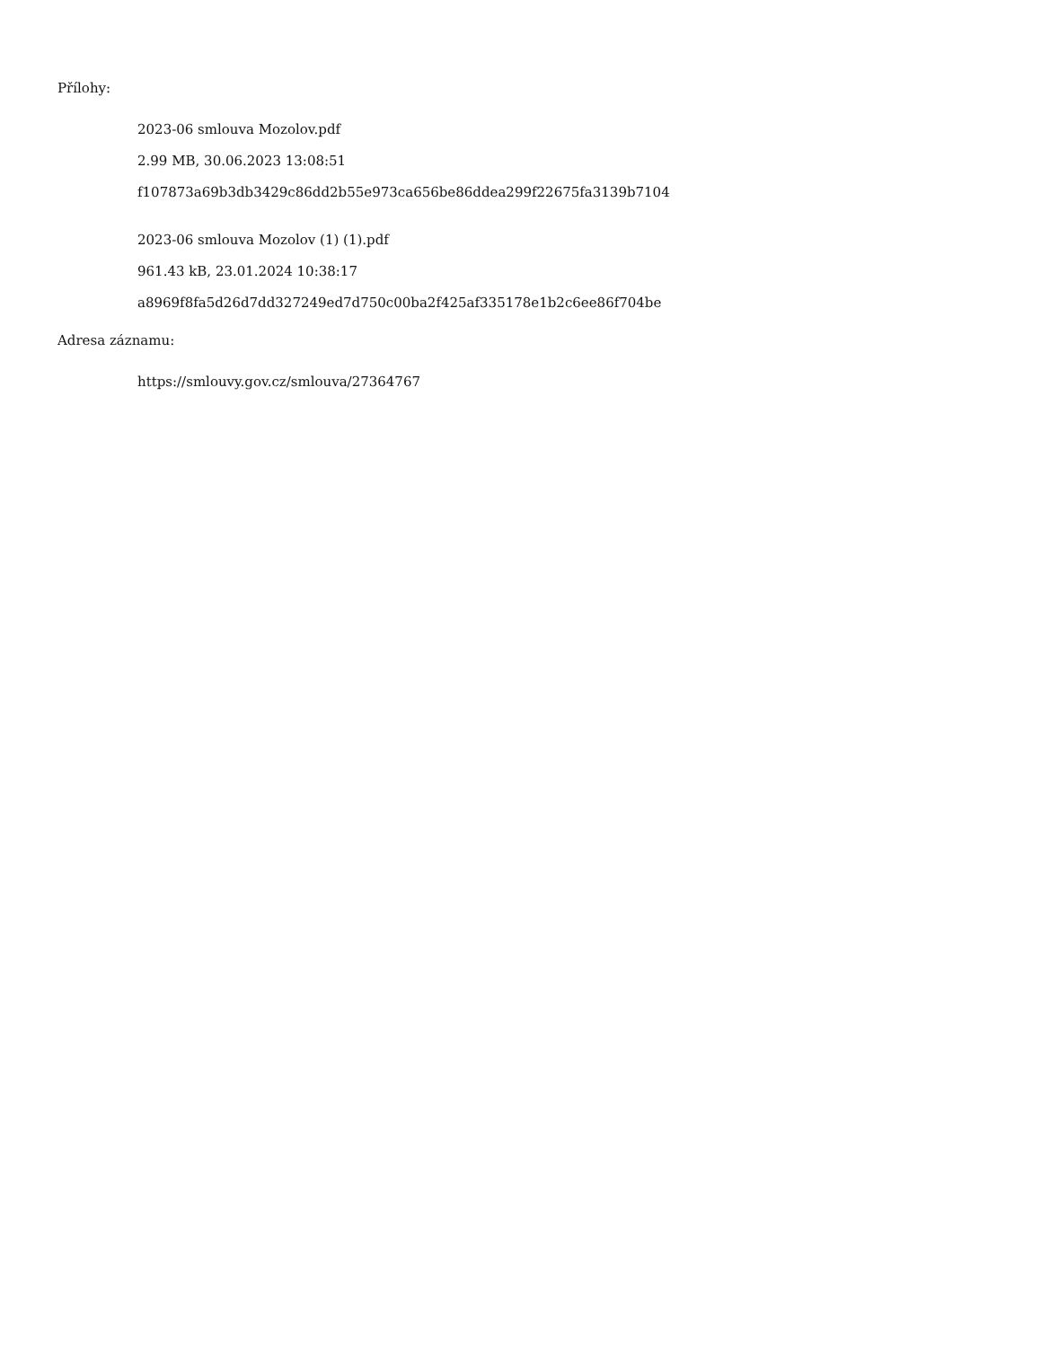Přílohy:
2023-06 smlouva Mozolov.pdf
2.99 MB, 30.06.2023 13:08:51
f107873a69b3db3429c86dd2b55e973ca656be86ddea299f22675fa3139b7104
2023-06 smlouva Mozolov (1) (1).pdf
961.43 kB, 23.01.2024 10:38:17
a8969f8fa5d26d7dd327249ed7d750c00ba2f425af335178e1b2c6ee86f704be
Adresa záznamu:
https://smlouvy.gov.cz/smlouva/27364767